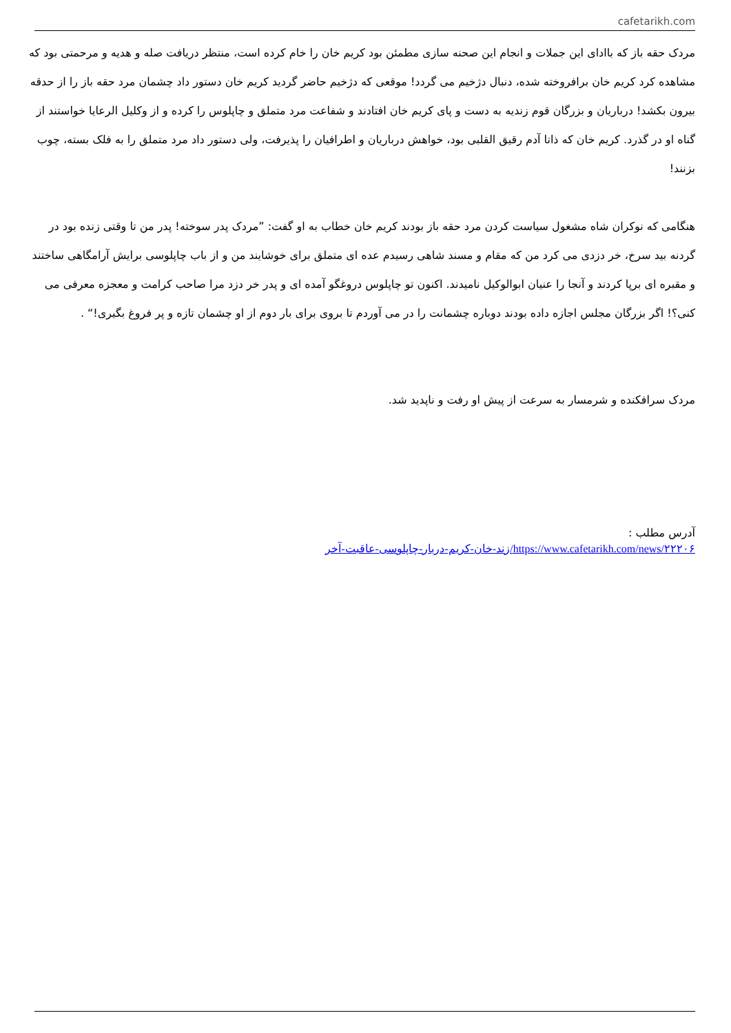cafetarikh.com
مردک حقه باز که باادای این جملات و انجام این صحنه سازی مطمئن بود کریم خان را خام کرده است، منتظر دریافت صله و هدیه و مرحمتی بود که مشاهده کرد کریم خان برافروخته شده، دنبال دژخیم می گردد! موقعی که دژخیم حاضر گردید کریم خان دستور داد چشمان مرد حقه باز را از حدقه بیرون بکشد! درباریان و بزرگان قوم زندیه به دست و پای کریم خان افتادند و شفاعت مرد متملق و چاپلوس را کرده و از وکلیل الرعایا خواستند از گناه او در گذرد. کریم خان که ذاتا آدم رقیق القلبی بود، خواهش درباریان و اطرافیان را پذیرفت، ولی دستور داد مرد متملق را به فلک بسته، چوب بزنند!
هنگامی که نوکران شاه مشغول سیاست کردن مرد حقه باز بودند کریم خان خطاب به او گفت: ”مردک پدر سوخته! پدر من تا وقتی زنده بود در گردنه بید سرخ، خر دزدی می کرد من که مقام و مسند شاهی رسیدم عده ای متملق برای خوشایند من و از باب چاپلوسی برایش آرامگاهی ساختند و مقبره ای برپا کردند و آنجا را عنیان ابوالوکیل نامیدند. اکنون تو چاپلوس دروغگو آمده ای و پدر خر دزد مرا صاحب کرامت و معجزه معرفی می کنی؟! اگر بزرگان مجلس اجازه داده بودند دوباره چشمانت را در می آوردم تا بروی برای بار دوم از او چشمان تازه و پر فروغ بگیری!“ .
مردک سرافکنده و شرمسار به سرعت از پیش او رفت و ناپدید شد.
آدرس مطلب :
https://www.cafetarikh.com/news/۲۲۲۰۶/زند-خان-کریم-دربار-چاپلوسی-عاقبت-آخر